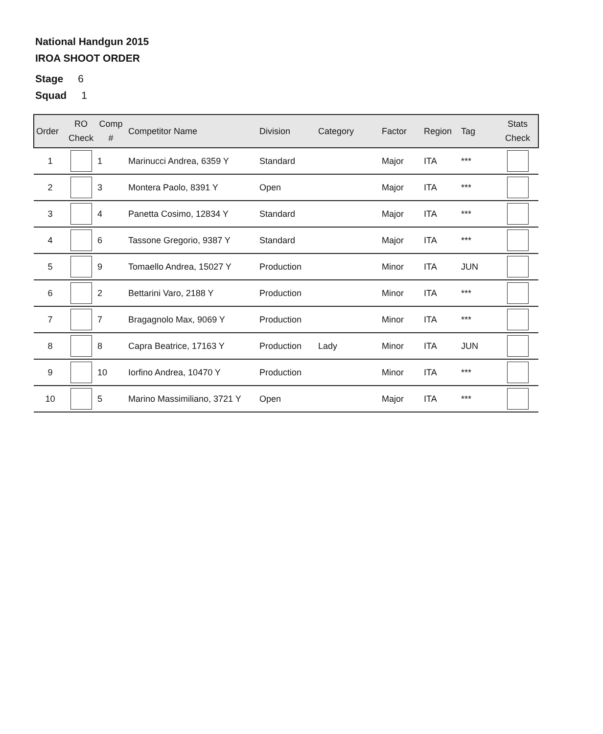National Handgun 2015
IROA SHOOT ORDER
Stage 6
Squad 1
| Order | RO Check | Comp # | Competitor Name | Division | Category | Factor | Region | Tag | Stats Check |
| --- | --- | --- | --- | --- | --- | --- | --- | --- | --- |
| 1 | | 1 | Marinucci Andrea, 6359 Y | Standard | | Major | ITA | *** | |
| 2 | | 3 | Montera Paolo, 8391 Y | Open | | Major | ITA | *** | |
| 3 | | 4 | Panetta Cosimo, 12834 Y | Standard | | Major | ITA | *** | |
| 4 | | 6 | Tassone Gregorio, 9387 Y | Standard | | Major | ITA | *** | |
| 5 | | 9 | Tomaello Andrea, 15027 Y | Production | | Minor | ITA | JUN | |
| 6 | | 2 | Bettarini Varo, 2188 Y | Production | | Minor | ITA | *** | |
| 7 | | 7 | Bragagnolo Max, 9069 Y | Production | | Minor | ITA | *** | |
| 8 | | 8 | Capra Beatrice, 17163 Y | Production | Lady | Minor | ITA | JUN | |
| 9 | | 10 | Iorfino Andrea, 10470 Y | Production | | Minor | ITA | *** | |
| 10 | | 5 | Marino Massimiliano, 3721 Y | Open | | Major | ITA | *** | |